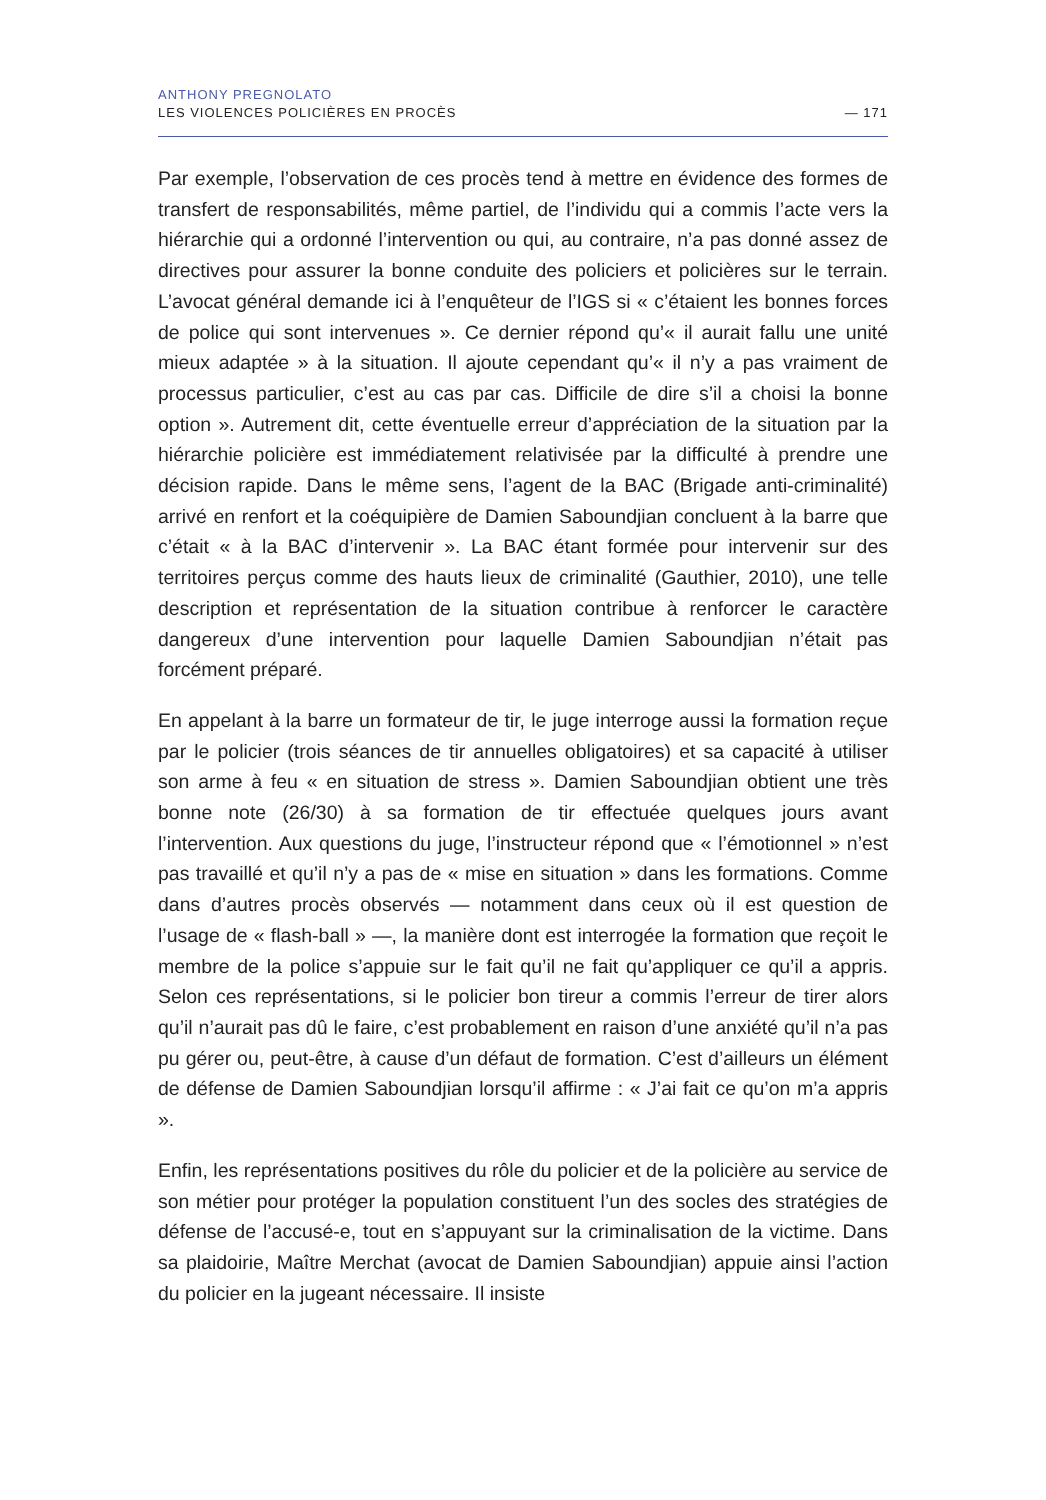ANTHONY PREGNOLATO
LES VIOLENCES POLICIÈRES EN PROCÈS
— 171
Par exemple, l’observation de ces procès tend à mettre en évidence des formes de transfert de responsabilités, même partiel, de l’individu qui a commis l’acte vers la hiérarchie qui a ordonné l’intervention ou qui, au contraire, n’a pas donné assez de directives pour assurer la bonne conduite des policiers et policières sur le terrain. L’avocat général demande ici à l’enquêteur de l’IGS si « c’étaient les bonnes forces de police qui sont intervenues ». Ce dernier répond qu’« il aurait fallu une unité mieux adaptée » à la situation. Il ajoute cependant qu’« il n’y a pas vraiment de processus particulier, c’est au cas par cas. Difficile de dire s’il a choisi la bonne option ». Autrement dit, cette éventuelle erreur d’appréciation de la situation par la hiérarchie policière est immédiatement relativisée par la difficulté à prendre une décision rapide. Dans le même sens, l’agent de la BAC (Brigade anti-criminalité) arrivé en renfort et la coéquipière de Damien Saboundjian concluent à la barre que c’était « à la BAC d’intervenir ». La BAC étant formée pour intervenir sur des territoires perçus comme des hauts lieux de criminalité (Gauthier, 2010), une telle description et représentation de la situation contribue à renforcer le caractère dangereux d’une intervention pour laquelle Damien Saboundjian n’était pas forcément préparé.
En appelant à la barre un formateur de tir, le juge interroge aussi la formation reçue par le policier (trois séances de tir annuelles obligatoires) et sa capacité à utiliser son arme à feu « en situation de stress ». Damien Saboundjian obtient une très bonne note (26/30) à sa formation de tir effectuée quelques jours avant l’intervention. Aux questions du juge, l’instructeur répond que « l’émotionnel » n’est pas travaillé et qu’il n’y a pas de « mise en situation » dans les formations. Comme dans d’autres procès observés — notamment dans ceux où il est question de l’usage de « flash-ball » —, la manière dont est interrogée la formation que reçoit le membre de la police s’appuie sur le fait qu’il ne fait qu’appliquer ce qu’il a appris. Selon ces représentations, si le policier bon tireur a commis l’erreur de tirer alors qu’il n’aurait pas dû le faire, c’est probablement en raison d’une anxiété qu’il n’a pas pu gérer ou, peut-être, à cause d’un défaut de formation. C’est d’ailleurs un élément de défense de Damien Saboundjian lorsqu’il affirme : « J’ai fait ce qu’on m’a appris ».
Enfin, les représentations positives du rôle du policier et de la policière au service de son métier pour protéger la population constituent l’un des socles des stratégies de défense de l’accusé-e, tout en s’appuyant sur la criminalisation de la victime. Dans sa plaidoirie, Maître Merchat (avocat de Damien Saboundjian) appuie ainsi l’action du policier en la jugeant nécessaire. Il insiste